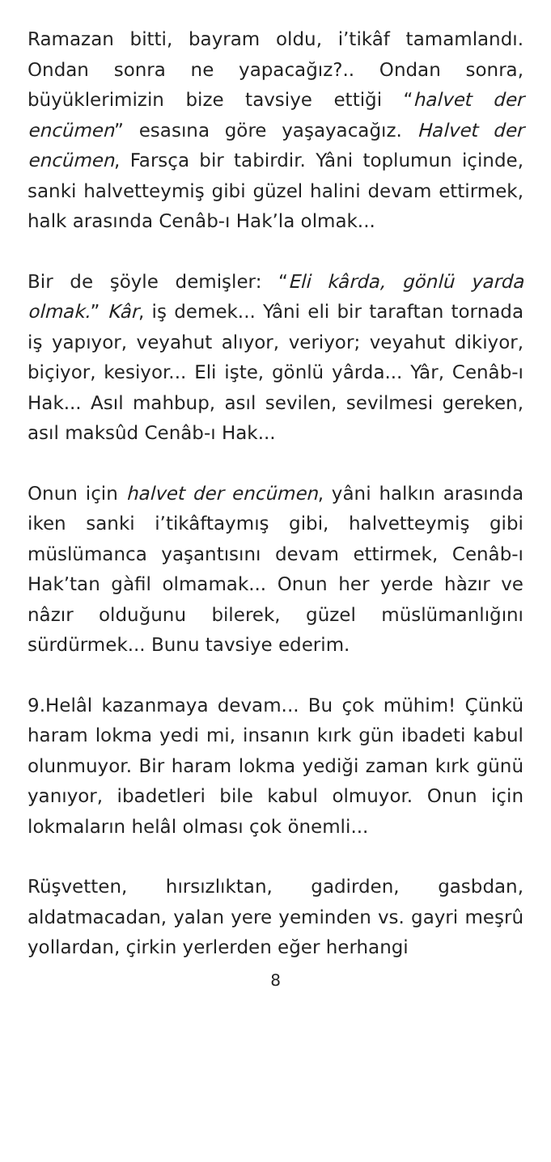Ramazan bitti, bayram oldu, i’tikâf tamamlandı. Ondan sonra ne yapacağız?.. Ondan sonra, büyüklerimizin bize tavsiye ettiği “halvet der encümen” esasına göre yaşayacağız. Halvet der encümen, Farsça bir tabirdir. Yâni toplumun içinde, sanki halvetteymiş gibi güzel halini devam ettirmek, halk arasında Cenâb-ı Hak’la olmak...
Bir de şöyle demişler: “Eli kârda, gönlü yarda olmak.” Kâr, iş demek... Yâni eli bir taraftan tornada iş yapıyor, veyahut alıyor, veriyor; veyahut dikiyor, biçiyor, kesiyor... Eli işte, gönlü yârda... Yâr, Cenâb-ı Hak... Asıl mahbup, asıl sevilen, sevilmesi gereken, asıl maksûd Cenâb-ı Hak...
Onun için halvet der encümen, yâni halkın arasında iken sanki i’tikâftaymış gibi, halvetteymiş gibi müslümanca yaşantısını devam ettirmek, Cenâb-ı Hak’tan gàfil olmamak... Onun her yerde hàzır ve nâzır olduğunu bilerek, güzel müslümanlığını sürdürmek... Bunu tavsiye ederim.
9.Helâl kazanmaya devam... Bu çok mühim! Çünkü haram lokma yedi mi, insanın kırk gün ibadeti kabul olunmuyor. Bir haram lokma yediği zaman kırk günü yanıyor, ibadetleri bile kabul olmuyor. Onun için lokmaların helâl olması çok önemli...
Rüşvetten, hırsızlıktan, gadirden, gasbdan, aldatmacadan, yalan yere yeminden vs. gayri meşrû yollardan, çirkin yerlerden eğer herhangi
8